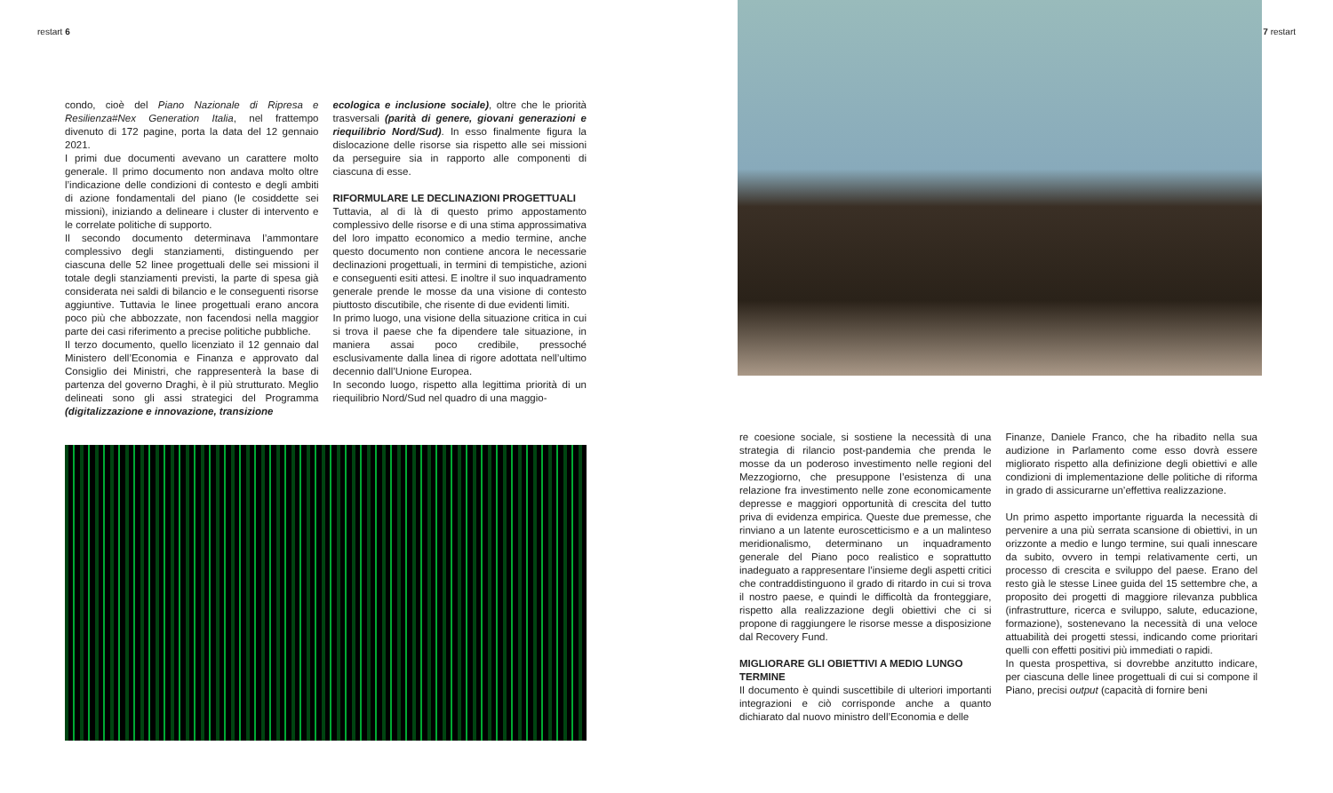restart 6
condo, cioè del Piano Nazionale di Ripresa e Resilienza#Nex Generation Italia, nel frattempo divenuto di 172 pagine, porta la data del 12 gennaio 2021.
I primi due documenti avevano un carattere molto generale. Il primo documento non andava molto oltre l’indicazione delle condizioni di contesto e degli ambiti di azione fondamentali del piano (le cosiddette sei missioni), iniziando a delineare i cluster di intervento e le correlate politiche di supporto.
Il secondo documento determinava l’ammontare complessivo degli stanziamenti, distinguendo per ciascuna delle 52 linee progettuali delle sei missioni il totale degli stanziamenti previsti, la parte di spesa già considerata nei saldi di bilancio e le conseguenti risorse aggiuntive. Tuttavia le linee progettuali erano ancora poco più che abbozzate, non facendosi nella maggior parte dei casi riferimento a precise politiche pubbliche.
Il terzo documento, quello licenziato il 12 gennaio dal Ministero dell’Economia e Finanza e approvato dal Consiglio dei Ministri, che rappresenterà la base di partenza del governo Draghi, è il più strutturato. Meglio delineati sono gli assi strategici del Programma (digitalizzazione e innovazione, transizione
ecologica e inclusione sociale), oltre che le priorità trasversali (parità di genere, giovani generazioni e riequilibrio Nord/Sud). In esso finalmente figura la dislocazione delle risorse sia rispetto alle sei missioni da perseguire sia in rapporto alle componenti di ciascuna di esse.
RIFORMULARE LE DECLINAZIONI PROGETTUALI
Tuttavia, al di là di questo primo appostamento complessivo delle risorse e di una stima approssimativa del loro impatto economico a medio termine, anche questo documento non contiene ancora le necessarie declinazioni progettuali, in termini di tempistiche, azioni e conseguenti esiti attesi. E inoltre il suo inquadramento generale prende le mosse da una visione di contesto piuttosto discutibile, che risente di due evidenti limiti.
In primo luogo, una visione della situazione critica in cui si trova il paese che fa dipendere tale situazione, in maniera assai poco credibile, pressoché esclusivamente dalla linea di rigore adottata nell’ultimo decennio dall’Unione Europea.
In secondo luogo, rispetto alla legittima priorità di un riequilibrio Nord/Sud nel quadro di una maggio-
7 restart
re coesione sociale, si sostiene la necessità di una strategia di rilancio post-pandemia che prenda le mosse da un poderoso investimento nelle regioni del Mezzogiorno, che presuppone l’esistenza di una relazione fra investimento nelle zone economicamente depresse e maggiori opportunità di crescita del tutto priva di evidenza empirica. Queste due premesse, che rinviano a un latente euroscetticismo e a un malinteso meridionalismo, determinano un inquadramento generale del Piano poco realistico e soprattutto inadeguato a rappresentare l’insieme degli aspetti critici che contraddistinguono il grado di ritardo in cui si trova il nostro paese, e quindi le difficoltà da fronteggiare, rispetto alla realizzazione degli obiettivi che ci si propone di raggiungere le risorse messe a disposizione dal Recovery Fund.
MIGLIORARE GLI OBIETTIVI A MEDIO LUNGO TERMINE
Il documento è quindi suscettibile di ulteriori importanti integrazioni e ciò corrisponde anche a quanto dichiarato dal nuovo ministro dell’Economia e delle
Finanze, Daniele Franco, che ha ribadito nella sua audizione in Parlamento come esso dovrà essere migliorato rispetto alla definizione degli obiettivi e alle condizioni di implementazione delle politiche di riforma in grado di assicurarne un’effettiva realizzazione.
Un primo aspetto importante riguarda la necessità di pervenire a una più serrata scansione di obiettivi, in un orizzonte a medio e lungo termine, sui quali innescare da subito, ovvero in tempi relativamente certi, un processo di crescita e sviluppo del paese. Erano del resto già le stesse Linee guida del 15 settembre che, a proposito dei progetti di maggiore rilevanza pubblica (infrastrutture, ricerca e sviluppo, salute, educazione, formazione), sostenevano la necessità di una veloce attuabilità dei progetti stessi, indicando come prioritari quelli con effetti positivi più immediati o rapidi.
In questa prospettiva, si dovrebbe anzitutto indicare, per ciascuna delle linee progettuali di cui si compone il Piano, precisi output (capacità di fornire beni